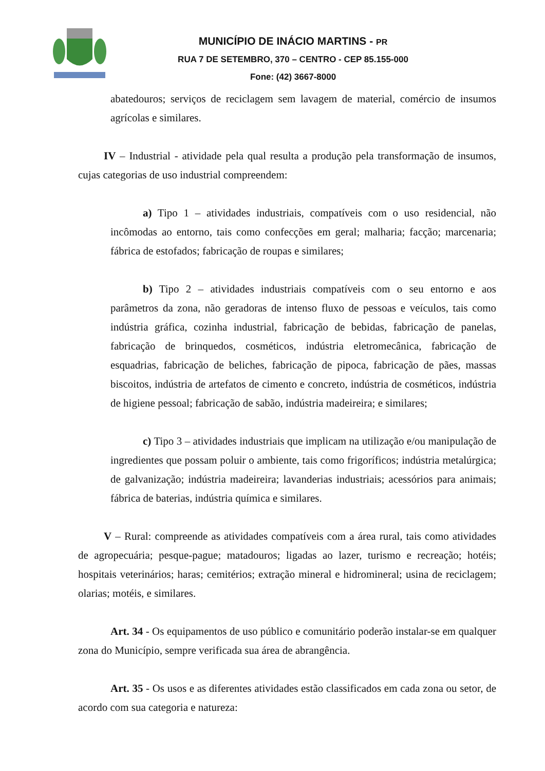MUNICÍPIO DE INÁCIO MARTINS - PR
RUA 7 DE SETEMBRO, 370 – CENTRO - CEP 85.155-000
Fone: (42) 3667-8000
abatedouros; serviços de reciclagem sem lavagem de material, comércio de insumos agrícolas e similares.
IV – Industrial - atividade pela qual resulta a produção pela transformação de insumos, cujas categorias de uso industrial compreendem:
a) Tipo 1 – atividades industriais, compatíveis com o uso residencial, não incômodas ao entorno, tais como confecções em geral; malharia; facção; marcenaria; fábrica de estofados; fabricação de roupas e similares;
b) Tipo 2 – atividades industriais compatíveis com o seu entorno e aos parâmetros da zona, não geradoras de intenso fluxo de pessoas e veículos, tais como indústria gráfica, cozinha industrial, fabricação de bebidas, fabricação de panelas, fabricação de brinquedos, cosméticos, indústria eletromecânica, fabricação de esquadrias, fabricação de beliches, fabricação de pipoca, fabricação de pães, massas biscoitos, indústria de artefatos de cimento e concreto, indústria de cosméticos, indústria de higiene pessoal; fabricação de sabão, indústria madeireira; e similares;
c) Tipo 3 – atividades industriais que implicam na utilização e/ou manipulação de ingredientes que possam poluir o ambiente, tais como frigoríficos; indústria metalúrgica; de galvanização; indústria madeireira; lavanderias industriais; acessórios para animais; fábrica de baterias, indústria química e similares.
V – Rural: compreende as atividades compatíveis com a área rural, tais como atividades de agropecuária; pesque-pague; matadouros; ligadas ao lazer, turismo e recreação; hotéis; hospitais veterinários; haras; cemitérios; extração mineral e hidromineral; usina de reciclagem; olarias; motéis, e similares.
Art. 34 - Os equipamentos de uso público e comunitário poderão instalar-se em qualquer zona do Município, sempre verificada sua área de abrangência.
Art. 35 - Os usos e as diferentes atividades estão classificados em cada zona ou setor, de acordo com sua categoria e natureza: